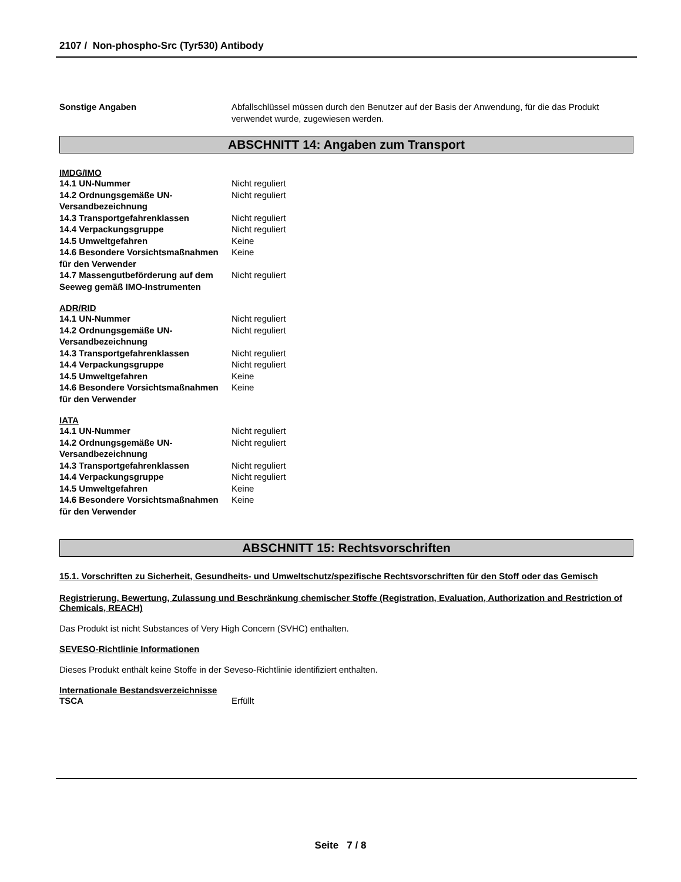2107 / Non-phospho-Src (Tyr530) Antibody
| Sonstige Angaben | Abfallschlüssel müssen durch den Benutzer auf der Basis der Anwendung, für die das Produkt verwendet wurde, zugewiesen werden. |
ABSCHNITT 14: Angaben zum Transport
IMDG/IMO
| 14.1 UN-Nummer | Nicht reguliert |
| 14.2 Ordnungsgemäße UN-Versandbezeichnung | Nicht reguliert |
| 14.3 Transportgefahrenklassen | Nicht reguliert |
| 14.4 Verpackungsgruppe | Nicht reguliert |
| 14.5 Umweltgefahren | Keine |
| 14.6 Besondere Vorsichtsmaßnahmen für den Verwender | Keine |
| 14.7 Massengutbeförderung auf dem Seeweg gemäß IMO-Instrumenten | Nicht reguliert |
ADR/RID
| 14.1 UN-Nummer | Nicht reguliert |
| 14.2 Ordnungsgemäße UN-Versandbezeichnung | Nicht reguliert |
| 14.3 Transportgefahrenklassen | Nicht reguliert |
| 14.4 Verpackungsgruppe | Nicht reguliert |
| 14.5 Umweltgefahren | Keine |
| 14.6 Besondere Vorsichtsmaßnahmen für den Verwender | Keine |
IATA
| 14.1 UN-Nummer | Nicht reguliert |
| 14.2 Ordnungsgemäße UN-Versandbezeichnung | Nicht reguliert |
| 14.3 Transportgefahrenklassen | Nicht reguliert |
| 14.4 Verpackungsgruppe | Nicht reguliert |
| 14.5 Umweltgefahren | Keine |
| 14.6 Besondere Vorsichtsmaßnahmen für den Verwender | Keine |
ABSCHNITT 15: Rechtsvorschriften
15.1. Vorschriften zu Sicherheit, Gesundheits- und Umweltschutz/spezifische Rechtsvorschriften für den Stoff oder das Gemisch
Registrierung, Bewertung, Zulassung und Beschränkung chemischer Stoffe (Registration, Evaluation, Authorization and Restriction of Chemicals, REACH)
Das Produkt ist nicht Substances of Very High Concern (SVHC) enthalten.
SEVESO-Richtlinie Informationen
Dieses Produkt enthält keine Stoffe in der Seveso-Richtlinie identifiziert enthalten.
Internationale Bestandsverzeichnisse
| TSCA | Erfüllt |
Seite 7 / 8